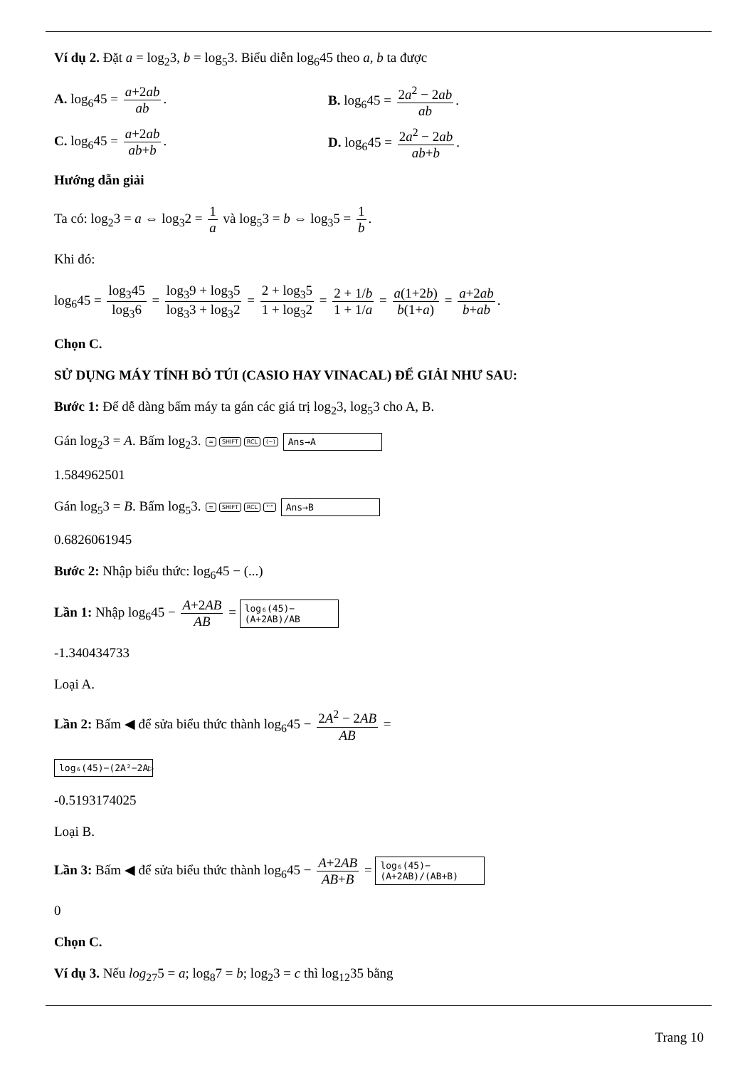Ví dụ 2. Đặt a = log<sub>2</sub>3, b = log<sub>5</sub>3. Biểu diễn log<sub>6</sub>45 theo a, b ta được
A. log<sub>6</sub>45 = a+2ab ab. B. log<sub>6</sub>45 = 2a<sup>2</sup> − 2ab ab.
C. log<sub>6</sub>45 = a+2ab ab+b. D. log<sub>6</sub>45 = 2a<sup>2</sup> − 2ab ab+b.
Hướng dẫn giải
Ta có: log<sub>2</sub>3 = a ⇔ log<sub>3</sub>2 = 1 a và log<sub>5</sub>3 = b ⇔ log<sub>3</sub>5 = 1 b.
Khi đó:
log<sub>6</sub>45 = log<sub>3</sub>45 log<sub>3</sub>6 = log<sub>3</sub>9 + log<sub>3</sub>5 log<sub>3</sub>3 + log<sub>3</sub>2 = 2 + log<sub>3</sub>5 1 + log<sub>3</sub>2 = 2 + 1/b 1 + 1/a = a(1+2b) b(1+a) = a+2ab b+ab.
Chọn C.
SỬ DỤNG MÁY TÍNH BỎ TÚI (CASIO HAY VINACAL) ĐỂ GIẢI NHƯ SAU:
Bước 1: Để dễ dàng bấm máy ta gán các giá trị log<sub>2</sub>3, log<sub>5</sub>3 cho A, B.
Gán log<sub>2</sub>3 = A. Bấm log<sub>2</sub>3. = SHIFT RCL (−) Ans→A
1.584962501
Gán log<sub>5</sub>3 = B. Bấm log<sub>5</sub>3. = SHIFT RCL °'" Ans→B
0.6826061945
Bước 2: Nhập biểu thức: log<sub>6</sub>45 − (...)
Lần 1: Nhập log<sub>6</sub>45 − A+2AB AB = log₆(45)−(A+2AB)/AB
-1.340434733
Loại A.
Lần 2: Bấm ◀ để sửa biểu thức thành log<sub>6</sub>45 − 2A<sup>2</sup> − 2AB AB =
log₆(45)−(2A²−2A▷
-0.5193174025
Loại B.
Lần 3: Bấm ◀ để sửa biểu thức thành log<sub>6</sub>45 − A+2AB AB+B = log₆(45)−(A+2AB)/(AB+B)
0
Chọn C.
Ví dụ 3. Nếu log<sub>27</sub>5 = a; log<sub>8</sub>7 = b; log<sub>2</sub>3 = c thì log<sub>12</sub>35 bằng
Trang 10